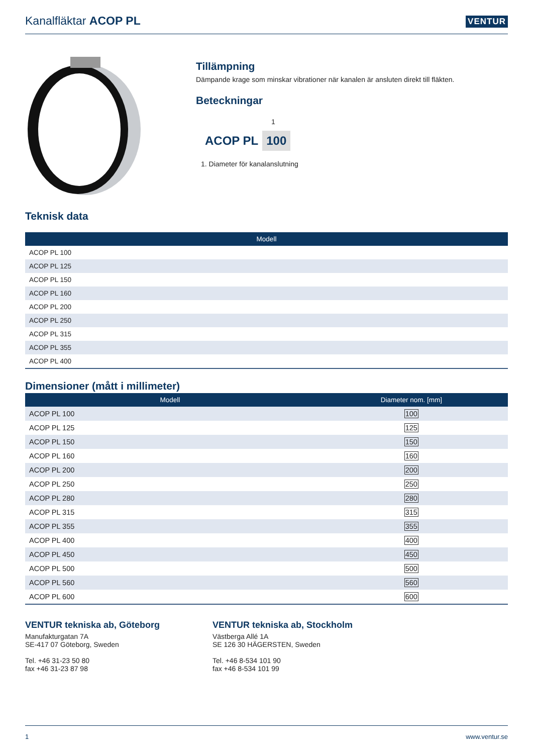Kanalfläktar ACOP PL
VENTUR
Tillämpning
Dämpande krage som minskar vibrationer när kanalen är ansluten direkt till fläkten.
Beteckningar
1
ACOP PL 100
1. Diameter för kanalanslutning
Teknisk data
| Modell |
| --- |
| ACOP PL 100 |
| ACOP PL 125 |
| ACOP PL 150 |
| ACOP PL 160 |
| ACOP PL 200 |
| ACOP PL 250 |
| ACOP PL 315 |
| ACOP PL 355 |
| ACOP PL 400 |
Dimensioner (mått i millimeter)
| Modell | Diameter nom. [mm] |
| --- | --- |
| ACOP PL 100 | 100 |
| ACOP PL 125 | 125 |
| ACOP PL 150 | 150 |
| ACOP PL 160 | 160 |
| ACOP PL 200 | 200 |
| ACOP PL 250 | 250 |
| ACOP PL 280 | 280 |
| ACOP PL 315 | 315 |
| ACOP PL 355 | 355 |
| ACOP PL 400 | 400 |
| ACOP PL 450 | 450 |
| ACOP PL 500 | 500 |
| ACOP PL 560 | 560 |
| ACOP PL 600 | 600 |
VENTUR tekniska ab, Göteborg
Manufakturgatan 7A
SE-417 07 Göteborg, Sweden
Tel. +46 31-23 50 80
fax +46 31-23 87 98
VENTUR tekniska ab, Stockholm
Västberga Allé 1A
SE 126 30 HÄGERSTEN, Sweden
Tel. +46 8-534 101 90
fax +46 8-534 101 99
1 www.ventur.se